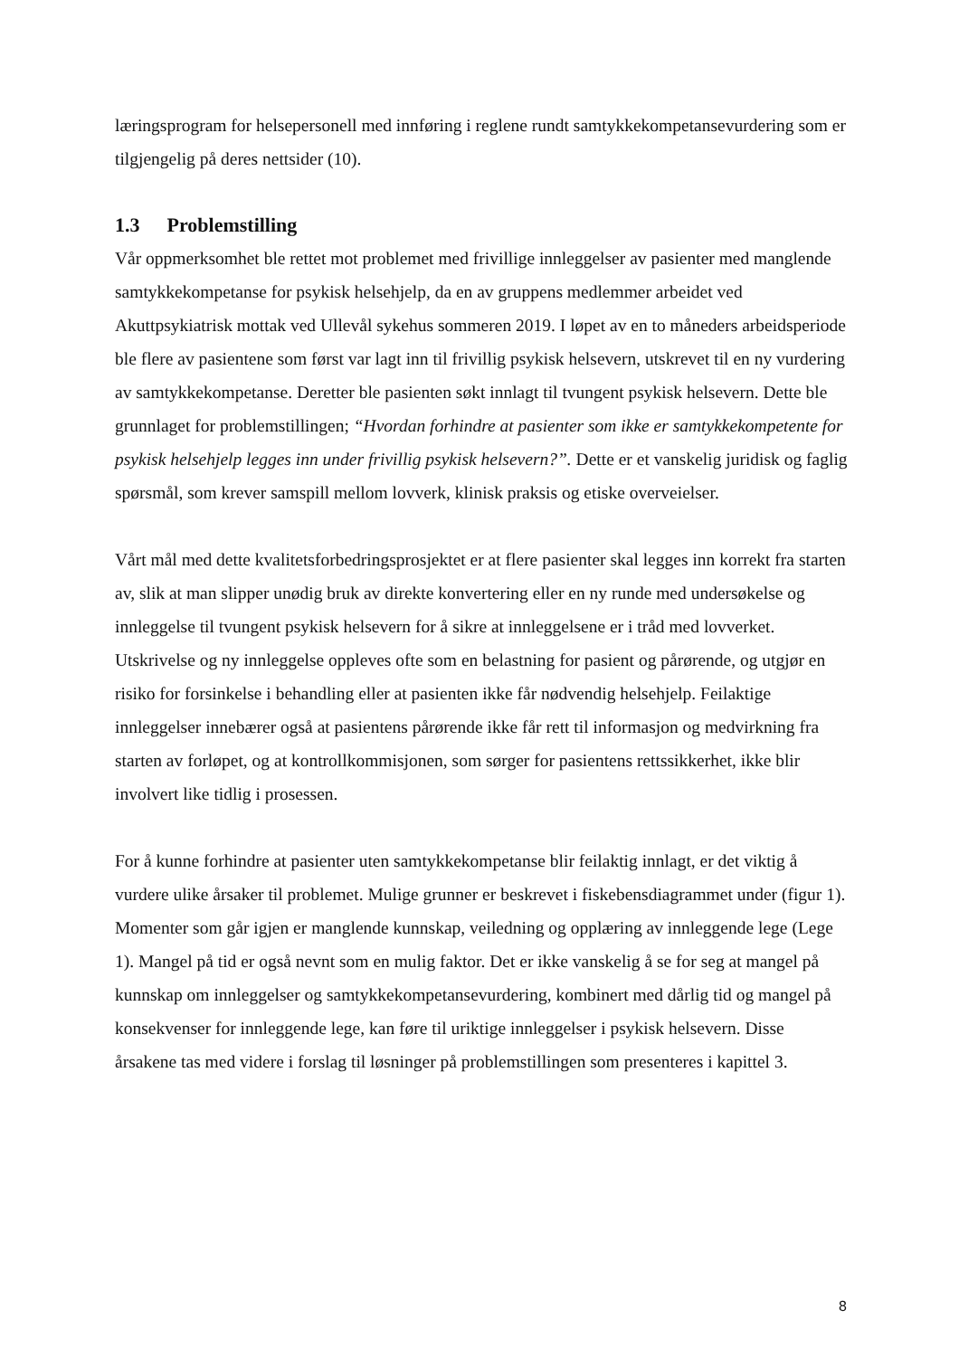læringsprogram for helsepersonell med innføring i reglene rundt samtykkekompetansevurdering som er tilgjengelig på deres nettsider (10).
1.3 Problemstilling
Vår oppmerksomhet ble rettet mot problemet med frivillige innleggelser av pasienter med manglende samtykkekompetanse for psykisk helsehjelp, da en av gruppens medlemmer arbeidet ved Akuttpsykiatrisk mottak ved Ullevål sykehus sommeren 2019. I løpet av en to måneders arbeidsperiode ble flere av pasientene som først var lagt inn til frivillig psykisk helsevern, utskrevet til en ny vurdering av samtykkekompetanse. Deretter ble pasienten søkt innlagt til tvungent psykisk helsevern. Dette ble grunnlaget for problemstillingen; “Hvordan forhindre at pasienter som ikke er samtykkekompetente for psykisk helsehjelp legges inn under frivillig psykisk helsevern?”. Dette er et vanskelig juridisk og faglig spørsmål, som krever samspill mellom lovverk, klinisk praksis og etiske overveielser.
Vårt mål med dette kvalitetsforbedringsprosjektet er at flere pasienter skal legges inn korrekt fra starten av, slik at man slipper unødig bruk av direkte konvertering eller en ny runde med undersøkelse og innleggelse til tvungent psykisk helsevern for å sikre at innleggelsene er i tråd med lovverket. Utskrivelse og ny innleggelse oppleves ofte som en belastning for pasient og pårørende, og utgjør en risiko for forsinkelse i behandling eller at pasienten ikke får nødvendig helsehjelp. Feilaktige innleggelser innebærer også at pasientens pårørende ikke får rett til informasjon og medvirkning fra starten av forløpet, og at kontrollkommisjonen, som sørger for pasientens rettssikkerhet, ikke blir involvert like tidlig i prosessen.
For å kunne forhindre at pasienter uten samtykkekompetanse blir feilaktig innlagt, er det viktig å vurdere ulike årsaker til problemet. Mulige grunner er beskrevet i fiskebensdiagrammet under (figur 1). Momenter som går igjen er manglende kunnskap, veiledning og opplæring av innleggende lege (Lege 1). Mangel på tid er også nevnt som en mulig faktor. Det er ikke vanskelig å se for seg at mangel på kunnskap om innleggelser og samtykkekompetansevurdering, kombinert med dårlig tid og mangel på konsekvenser for innleggende lege, kan føre til uriktige innleggelser i psykisk helsevern. Disse årsakene tas med videre i forslag til løsninger på problemstillingen som presenteres i kapittel 3.
8